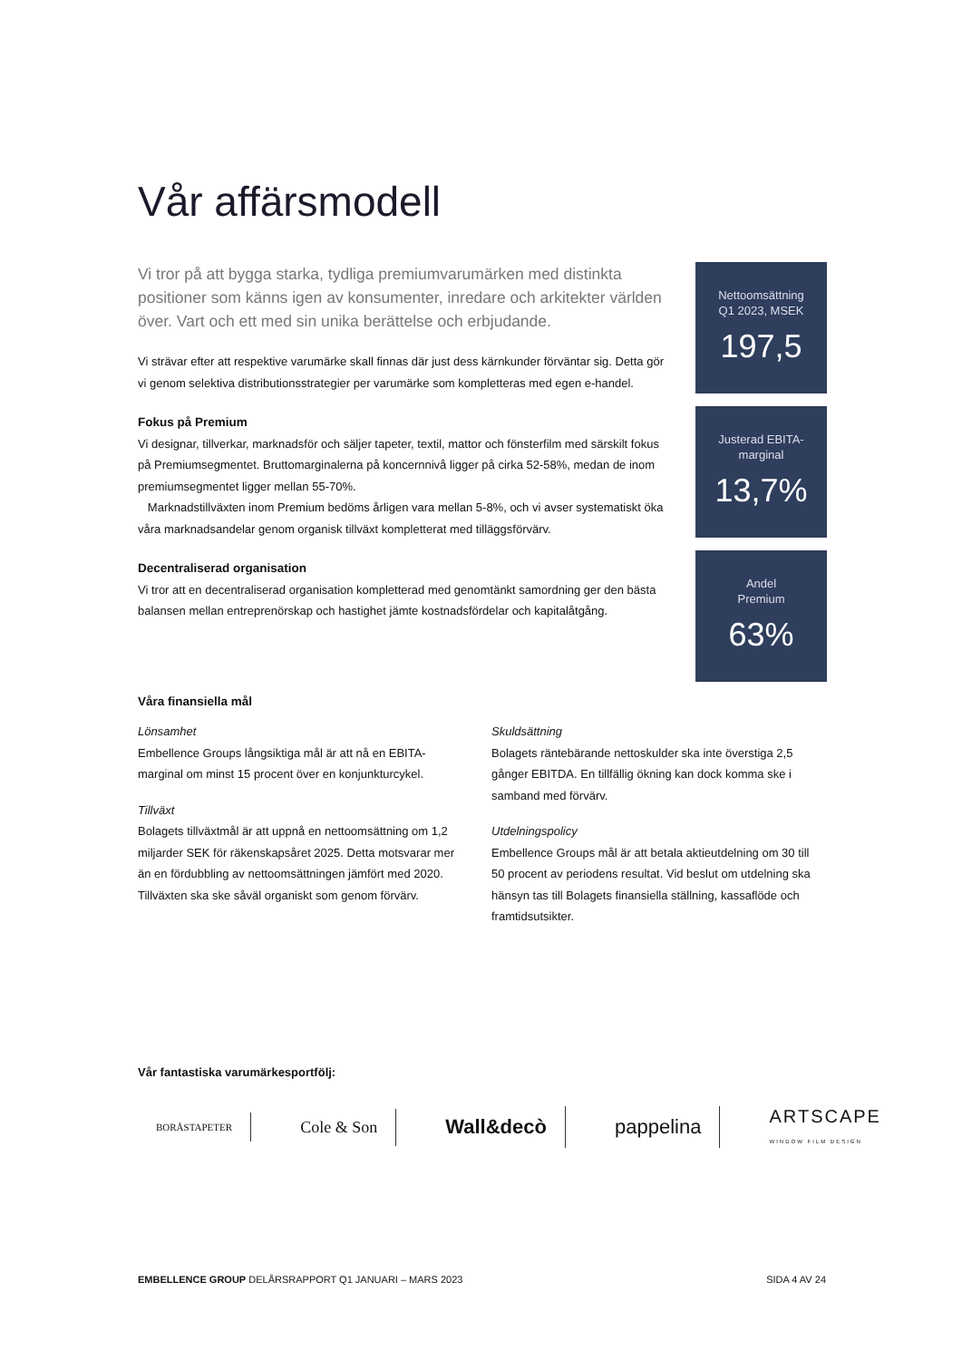Vår affärsmodell
Vi tror på att bygga starka, tydliga premiumvarumärken med distinkta positioner som känns igen av konsumenter, inredare och arkitekter världen över. Vart och ett med sin unika berättelse och erbjudande.
Vi strävar efter att respektive varumärke skall finnas där just dess kärnkunder förväntar sig. Detta gör vi genom selektiva distributionsstrategier per varumärke som kompletteras med egen e-handel.
Fokus på Premium
Vi designar, tillverkar, marknadsför och säljer tapeter, textil, mattor och fönsterfilm med särskilt fokus på Premiumsegmentet. Bruttomarginalerna på koncernnivå ligger på cirka 52-58%, medan de inom premiumsegmentet ligger mellan 55-70%.
Marknadstillväxten inom Premium bedöms årligen vara mellan 5-8%, och vi avser systematiskt öka våra marknadsandelar genom organisk tillväxt kompletterat med tilläggsförvärv.
Decentraliserad organisation
Vi tror att en decentraliserad organisation kompletterad med genomtänkt samordning ger den bästa balansen mellan entreprenörskap och hastighet jämte kostnadsfördelar och kapitalåtgång.
Nettoomsättning
Q1 2023, MSEK
197,5
Justerad EBITA-
marginal
13,7%
Andel
Premium
63%
Våra finansiella mål
Lönsamhet
Embellence Groups långsiktiga mål är att nå en EBITA-marginal om minst 15 procent över en konjunkturcykel.
Tillväxt
Bolagets tillväxtmål är att uppnå en nettoomsättning om 1,2 miljarder SEK för räkenskapsåret 2025. Detta motsvarar mer än en fördubbling av nettoomsättningen jämfört med 2020. Tillväxten ska ske såväl organiskt som genom förvärv.
Skuldsättning
Bolagets räntebärande nettoskulder ska inte överstiga 2,5 gånger EBITDA. En tillfällig ökning kan dock komma ske i samband med förvärv.
Utdelningspolicy
Embellence Groups mål är att betala aktieutdelning om 30 till 50 procent av periodens resultat. Vid beslut om utdelning ska hänsyn tas till Bolagets finansiella ställning, kassaflöde och framtidsutsikter.
Vår fantastiska varumärkesportfölj:
BORÅSTAPETER Cole & Son Wall&decò pappelina ARTSCAPE
WINDOW FILM DESIGN
EMBELLENCE GROUP DELÅRSRAPPORT Q1 JANUARI – MARS 2023 SIDA 4 AV 24